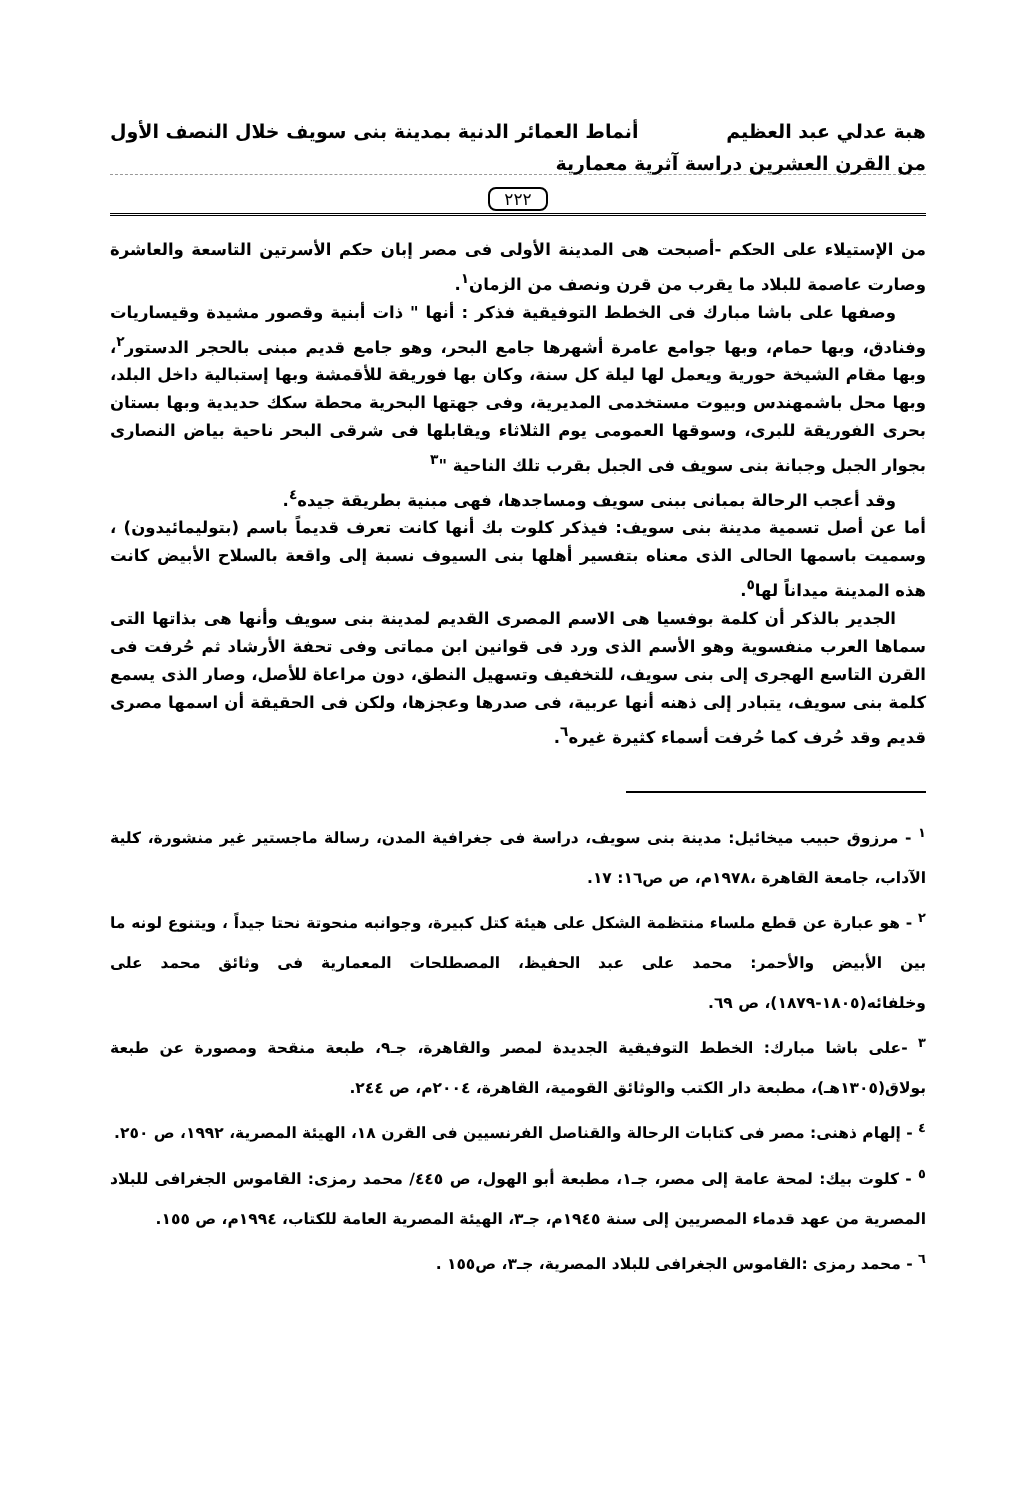هبة عدلي عبد العظيم أنماط العمائر الدنية بمدينة بنى سويف خلال النصف الأول
من القرن العشرين دراسة آثرية معمارية
٢٢٢
من الإستيلاء على الحكم -أصبحت هى المدينة الأولى فى مصر إبان حكم الأسرتين التاسعة والعاشرة وصارت عاصمة للبلاد ما يقرب من قرن ونصف من الزمان<sup>١</sup>.
وصفها على باشا مبارك فى الخطط التوفيقية فذكر : أنها " ذات أبنية وقصور مشيدة وقيساريات وفنادق، وبها حمام، وبها جوامع عامرة أشهرها جامع البحر، وهو جامع قديم مبنى بالحجر الدستور<sup>٢</sup>، وبها مقام الشيخة حورية ويعمل لها ليلة كل سنة، وكان بها فوريقة للأقمشة وبها إستبالية داخل البلد، وبها محل باشمهندس وبيوت مستخدمى المديرية، وفى جهتها البحرية محطة سكك حديدية وبها بستان بحرى الفوريقة للبرى، وسوقها العمومى يوم الثلاثاء ويقابلها فى شرقى البحر ناحية بياض النصارى بجوار الجبل وجبانة بنى سويف فى الجبل بقرب تلك الناحية "<sup>٣</sup>
وقد أعجب الرحالة بمبانى ببنى سويف ومساجدها، فهى مبنية بطريقة جيده<sup>٤</sup>.
أما عن أصل تسمية مدينة بنى سويف: فيذكر كلوت بك أنها كانت تعرف قديماً باسم (بتوليمائيدون) ، وسميت باسمها الحالى الذى معناه بتفسير أهلها بنى السيوف نسبة إلى واقعة بالسلاح الأبيض كانت هذه المدينة ميداناً لها<sup>٥</sup>.
الجدير بالذكر أن كلمة بوفسيا هى الاسم المصرى القديم لمدينة بنى سويف وأنها هى بذاتها التى سماها العرب منفسوية وهو الأسم الذى ورد فى قوانين ابن مماتى وفى تحفة الأرشاد ثم حُرفت فى القرن التاسع الهجرى إلى بنى سويف، للتخفيف وتسهيل النطق، دون مراعاة للأصل، وصار الذى يسمع كلمة بنى سويف، يتبادر إلى ذهنه أنها عربية، فى صدرها وعجزها، ولكن فى الحقيقة أن اسمها مصرى قديم وقد حُرف كما حُرفت أسماء كثيرة غيره<sup>٦</sup>.
<sup>١</sup> - مرزوق حبيب ميخائيل: مدينة بنى سويف، دراسة فى جغرافية المدن، رسالة ماجستير غير منشورة، كلية الآداب، جامعة القاهرة ،١٩٧٨م، ص ص١٦: ١٧.
<sup>٢</sup> - هو عبارة عن قطع ملساء منتظمة الشكل على هيئة كتل كبيرة، وجوانبه منحوتة نحتا جيداً ، ويتنوع لونه ما بين الأبيض والأحمر: محمد على عبد الحفيظ، المصطلحات المعمارية فى وثائق محمد على وخلفائه(١٨٠٥-١٨٧٩)، ص ٦٩.
<sup>٣</sup> -على باشا مبارك: الخطط التوفيقية الجديدة لمصر والقاهرة، جـ٩، طبعة منقحة ومصورة عن طبعة بولاق(١٣٠٥هـ)، مطبعة دار الكتب والوثائق القومية، القاهرة، ٢٠٠٤م، ص ٢٤٤.
<sup>٤</sup> - إلهام ذهنى: مصر فى كتابات الرحالة والقناصل الفرنسيين فى القرن ١٨، الهيئة المصرية، ١٩٩٢، ص ٢٥٠.
<sup>٥</sup> - كلوت بيك: لمحة عامة إلى مصر، جـ١، مطبعة أبو الهول، ص ٤٤٥/ محمد رمزى: القاموس الجغرافى للبلاد المصرية من عهد قدماء المصريين إلى سنة ١٩٤٥م، جـ٣، الهيئة المصرية العامة للكتاب، ١٩٩٤م، ص ١٥٥.
<sup>٦</sup> - محمد رمزى :القاموس الجغرافى للبلاد المصرية، جـ٣، ص١٥٥ .